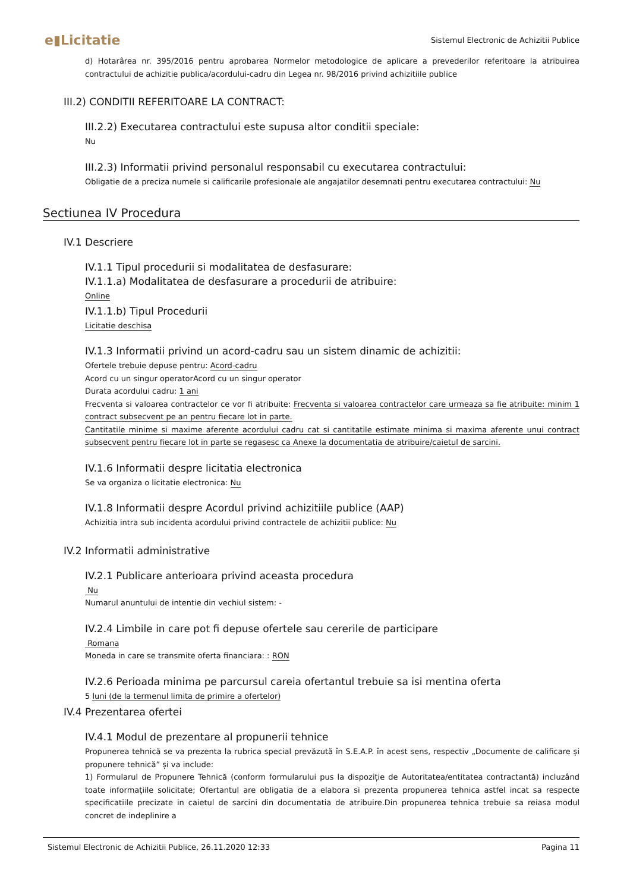e▮Licitatie Sistemul Electronic de Achizitii Publice
d) Hotarârea nr. 395/2016 pentru aprobarea Normelor metodologice de aplicare a prevederilor referitoare la atribuirea contractului de achizitie publica/acordului-cadru din Legea nr. 98/2016 privind achizitiile publice
III.2) CONDITII REFERITOARE LA CONTRACT:
III.2.2) Executarea contractului este supusa altor conditii speciale:
Nu
III.2.3) Informatii privind personalul responsabil cu executarea contractului:
Obligatie de a preciza numele si calificarile profesionale ale angajatilor desemnati pentru executarea contractului: Nu
Sectiunea IV Procedura
IV.1 Descriere
IV.1.1 Tipul procedurii si modalitatea de desfasurare:
IV.1.1.a) Modalitatea de desfasurare a procedurii de atribuire:
Online
IV.1.1.b) Tipul Procedurii
Licitatie deschisa
IV.1.3 Informatii privind un acord-cadru sau un sistem dinamic de achizitii:
Ofertele trebuie depuse pentru: Acord-cadru
Acord cu un singur operatorAcord cu un singur operator
Durata acordului cadru: 1 ani
Frecventa si valoarea contractelor ce vor fi atribuite: Frecventa si valoarea contractelor care urmeaza sa fie atribuite: minim 1 contract subsecvent pe an pentru fiecare lot in parte.
Cantitatile minime si maxime aferente acordului cadru cat si cantitatile estimate minima si maxima aferente unui contract subsecvent pentru fiecare lot in parte se regasesc ca Anexe la documentatia de atribuire/caietul de sarcini.
IV.1.6 Informatii despre licitatia electronica
Se va organiza o licitatie electronica: Nu
IV.1.8 Informatii despre Acordul privind achizitiile publice (AAP)
Achizitia intra sub incidenta acordului privind contractele de achizitii publice: Nu
IV.2 Informatii administrative
IV.2.1 Publicare anterioara privind aceasta procedura
Nu
Numarul anuntului de intentie din vechiul sistem: -
IV.2.4 Limbile in care pot fi depuse ofertele sau cererile de participare
Romana
Moneda in care se transmite oferta financiara: : RON
IV.2.6 Perioada minima pe parcursul careia ofertantul trebuie sa isi mentina oferta
5 luni (de la termenul limita de primire a ofertelor)
IV.4 Prezentarea ofertei
IV.4.1 Modul de prezentare al propunerii tehnice
Propunerea tehnică se va prezenta la rubrica special prevăzută în S.E.A.P. în acest sens, respectiv „Documente de calificare și propunere tehnică” și va include:
1) Formularul de Propunere Tehnică (conform formularului pus la dispoziție de Autoritatea/entitatea contractantă) incluzând toate informațiile solicitate; Ofertantul are obligatia de a elabora si prezenta propunerea tehnica astfel incat sa respecte specificatiile precizate in caietul de sarcini din documentatia de atribuire.Din propunerea tehnica trebuie sa reiasa modul concret de indeplinire a
Sistemul Electronic de Achizitii Publice, 26.11.2020 12:33 Pagina 11